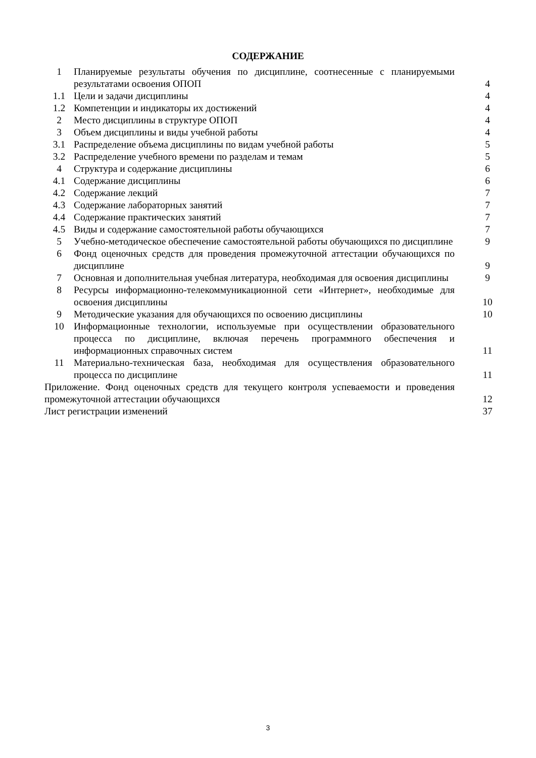СОДЕРЖАНИЕ
| 1 | Планируемые результаты обучения по дисциплине, соотнесенные с планируемыми результатами освоения ОПОП | 4 |
| 1.1 | Цели и задачи дисциплины | 4 |
| 1.2 | Компетенции и индикаторы их достижений | 4 |
| 2 | Место дисциплины в структуре ОПОП | 4 |
| 3 | Объем дисциплины и виды учебной работы | 4 |
| 3.1 | Распределение объема дисциплины по видам учебной работы | 5 |
| 3.2 | Распределение учебного времени по разделам и темам | 5 |
| 4 | Структура и содержание дисциплины | 6 |
| 4.1 | Содержание дисциплины | 6 |
| 4.2 | Содержание лекций | 7 |
| 4.3 | Содержание лабораторных занятий | 7 |
| 4.4 | Содержание практических занятий | 7 |
| 4.5 | Виды и содержание самостоятельной работы обучающихся | 7 |
| 5 | Учебно-методическое обеспечение самостоятельной работы обучающихся по дисциплине | 9 |
| 6 | Фонд оценочных средств для проведения промежуточной аттестации обучающихся по дисциплине | 9 |
| 7 | Основная и дополнительная учебная литература, необходимая для освоения дисциплины | 9 |
| 8 | Ресурсы информационно-телекоммуникационной сети «Интернет», необходимые для освоения дисциплины | 10 |
| 9 | Методические указания для обучающихся по освоению дисциплины | 10 |
| 10 | Информационные технологии, используемые при осуществлении образовательного процесса по дисциплине, включая перечень программного обеспечения и информационных справочных систем | 11 |
| 11 | Материально-техническая база, необходимая для осуществления образовательного процесса по дисциплине | 11 |
| Приложение. Фонд оценочных средств для текущего контроля успеваемости и проведения промежуточной аттестации обучающихся | | 12 |
| Лист регистрации изменений | | 37 |
3